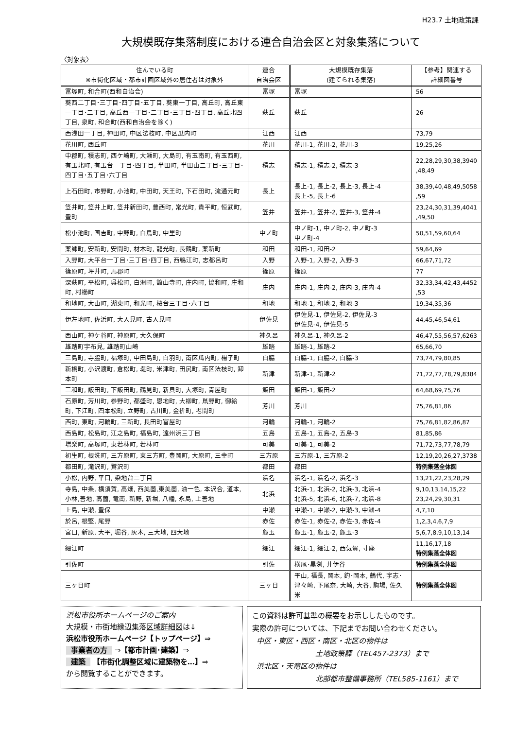H23.7 土地政策課
大規模既存集落制度における連合自治会区と対象集落について
〈対象表〉
| 住んでいる町 ※市街化区域・都市計画区域外の居住者は対象外 | 連合 自治会区 | 大規模既存集落 (建てられる集落) | 【参考】関連する 詳細図番号 |
| --- | --- | --- | --- |
| 富塚町, 和合町(西和自治会) | 富塚 | 富塚 | 56 |
| 葵西二丁目･三丁目･四丁目･五丁目, 葵東一丁目, 高丘町, 高丘東一丁目･二丁目, 高丘西一丁目･二丁目･三丁目･四丁目, 高丘北四丁目, 泉町, 和合町(西和自治会を除く) | 萩丘 | 萩丘 | 26 |
| 西浅田一丁目, 神田町, 中区法枝町, 中区瓜内町 | 江西 | 江西 | 73,79 |
| 花川町, 西丘町 | 花川 | 花川-1, 花川-2, 花川-3 | 19,25,26 |
| 中郡町, 積志町, 西ケ崎町, 大瀬町, 大島町, 有玉南町, 有玉西町, 有玉北町, 有玉台一丁目･四丁目, 半田町, 半田山二丁目･三丁目･四丁目･五丁目･六丁目 | 積志 | 積志-1, 積志-2, 積志-3 | 22,28,29,30,38,3940 ,48,49 |
| 上石田町, 市野町, 小池町, 中田町, 天王町, 下石田町, 流通元町 | 長上 | 長上-1, 長上-2, 長上-3, 長上-4 長上-5, 長上-6 | 38,39,40,48,49,5058 ,59 |
| 笠井町, 笠井上町, 笠井新田町, 豊西町, 常光町, 貴平町, 恒武町, 豊町 | 笠井 | 笠井-1, 笠井-2, 笠井-3, 笠井-4 | 23,24,30,31,39,4041 ,49,50 |
| 松小池町, 国吉町, 中野町, 白鳥町, 中里町 | 中ノ町 | 中ノ町-1, 中ノ町-2, 中ノ町-3 中ノ町-4 | 50,51,59,60,64 |
| 薬師町, 安新町, 安間町, 材木町, 龍光町, 長鶴町, 薬新町 | 和田 | 和田-1, 和田-2 | 59,64,69 |
| 入野町, 大平台一丁目･三丁目･四丁目, 西鴨江町, 志都呂町 | 入野 | 入野-1, 入野-2, 入野-3 | 66,67,71,72 |
| 篠原町, 坪井町, 馬郡町 | 篠原 | 篠原 | 77 |
| 深萩町, 平松町, 呉松町, 白洲町, 舘山寺町, 庄内町, 協和町, 庄和町, 村櫛町 | 庄内 | 庄内-1, 庄内-2, 庄内-3, 庄内-4 | 32,33,34,42,43,4452 ,53 |
| 和地町, 大山町, 湖東町, 和光町, 桜台三丁目･六丁目 | 和地 | 和地-1, 和地-2, 和地-3 | 19,34,35,36 |
| 伊左地町, 佐浜町, 大人見町, 古人見町 | 伊佐見 | 伊佐見-1, 伊佐見-2, 伊佐見-3 伊佐見-4, 伊佐見-5 | 44,45,46,54,61 |
| 西山町, 神ケ谷町, 神原町, 大久保町 | 神久呂 | 神久呂-1, 神久呂-2 | 46,47,55,56,57,6263 |
| 雄踏町宇布見, 雄踏町山崎 | 雄踏 | 雄踏-1, 雄踏-2 | 65,66,70 |
| 三島町, 寺脇町, 福塚町, 中田島町, 白羽町, 南区瓜内町, 楊子町 | 白脇 | 白脇-1, 白脇-2, 白脇-3 | 73,74,79,80,85 |
| 新橋町, 小沢渡町, 倉松町, 堤町, 米津町, 田尻町, 南区法枝町, 卸本町 | 新津 | 新津-1, 新津-2 | 71,72,77,78,79,8384 |
| 三和町, 飯田町, 下飯田町, 鶴見町, 新貝町, 大塚町, 青屋町 | 飯田 | 飯田-1, 飯田-2 | 64,68,69,75,76 |
| 石原町, 芳川町, 参野町, 都盛町, 恩地町, 大柳町, 鼡野町, 御給町, 下江町, 四本松町, 立野町, 古川町, 金折町, 老間町 | 芳川 | 芳川 | 75,76,81,86 |
| 西町, 東町, 河輪町, 三新町, 長田町富屋町 | 河輪 | 河輪-1, 河輪-2 | 75,76,81,82,86,87 |
| 西島町, 松島町, 江之島町, 福島町, 遠州浜三丁目 | 五島 | 五島-1, 五島-2, 五島-3 | 81,85,86 |
| 増楽町, 高塚町, 東若林町, 若林町 | 可美 | 可美-1, 可美-2 | 71,72,73,77,78,79 |
| 初生町, 根洗町, 三方原町, 東三方町, 豊岡町, 大原町, 三幸町 | 三方原 | 三方原-1, 三方原-2 | 12,19,20,26,27,3738 |
| 都田町, 滝沢町, 鷲沢町 | 都田 | 都田 | 特例集落全体図 |
| 小松, 内野, 平口, 染地台二丁目 | 浜名 | 浜名-1, 浜名-2, 浜名-3 | 13,21,22,23,28,29 |
| 寺島, 中条, 横須賀, 高畑, 西美薗,東美薗, 油一色, 本沢合, 道本, 小林,善地, 高薗, 竜南, 新野, 新堀, 八幡, 永島, 上善地 | 北浜 | 北浜-1, 北浜-2, 北浜-3, 北浜-4 北浜-5, 北浜-6, 北浜-7, 北浜-8 | 9,10,13,14,15,22 23,24,29,30,31 |
| 上島, 中瀬, 豊保 | 中瀬 | 中瀬-1, 中瀬-2, 中瀬-3, 中瀬-4 | 4,7,10 |
| 於呂, 根堅, 尾野 | 赤佐 | 赤佐-1, 赤佐-2, 赤佐-3, 赤佐-4 | 1,2,3,4,6,7,9 |
| 宮口, 新原, 大平, 堀谷, 灰木, 三大地, 四大地 | 麁玉 | 麁玉-1, 麁玉-2, 麁玉-3 | 5,6,7,8,9,10,13,14 |
| 細江町 | 細江 | 細江-1, 細江-2, 西気賀, 寸座 | 11,16,17,18 特例集落全体図 |
| 引佐町 | 引佐 | 横尾･黒渕, 井伊谷 | 特例集落全体図 |
| 三ヶ日町 | 三ヶ日 | 平山, 福長, 岡本, 釣･岡本, 鵺代, 宇志･津々崎, 下尾奈, 大崎, 大谷, 駒場, 佐久米 | 特例集落全体図 |
浜松市役所ホームページのご案内
大規模・市街地縁辺集落区域詳細図は↓
浜松市役所ホームページ【トップページ】⇒
事業者の方 ⇒【都市計画･建築】⇒
建築 【市街化調整区域に建築物を…】⇒
から閲覧することができます。
この資料は許可基準の概要をお示ししたものです。
実際の許可については、下記までお問い合わせください。
中区・東区・西区・南区・北区の物件は
土地政策課（TEL457-2373）まで
浜北区・天竜区の物件は
北部都市整備事務所（TEL585-1161）まで